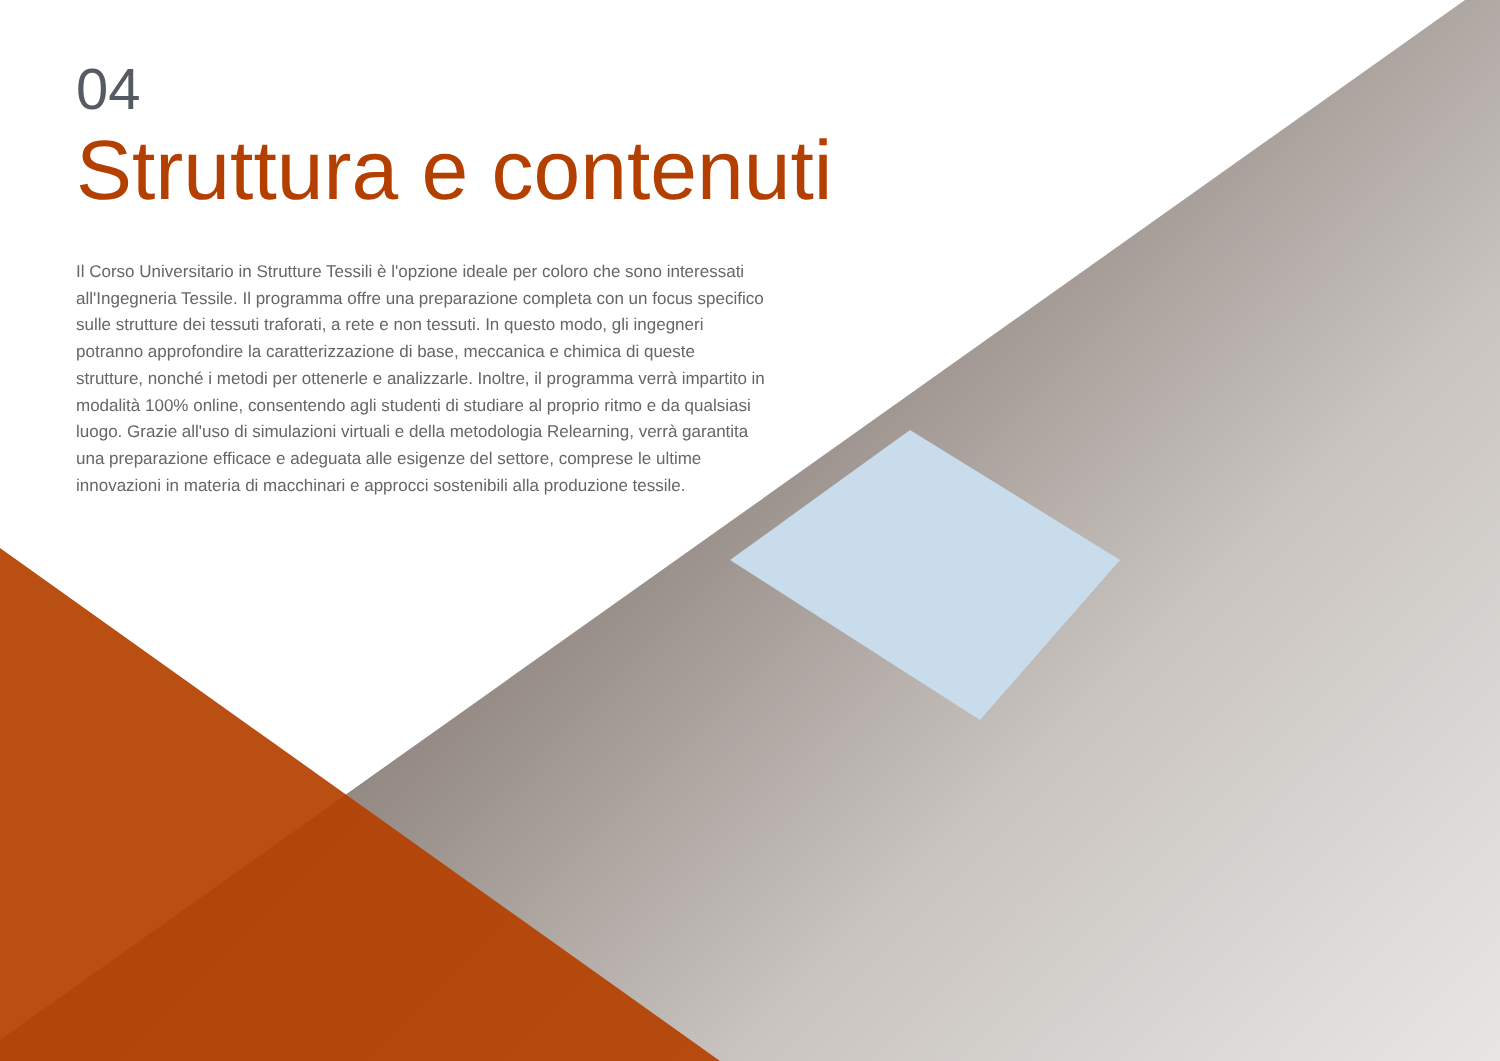04
Struttura e contenuti
Il Corso Universitario in Strutture Tessili è l'opzione ideale per coloro che sono interessati all'Ingegneria Tessile. Il programma offre una preparazione completa con un focus specifico sulle strutture dei tessuti traforati, a rete e non tessuti. In questo modo, gli ingegneri potranno approfondire la caratterizzazione di base, meccanica e chimica di queste strutture, nonché i metodi per ottenerle e analizzarle. Inoltre, il programma verrà impartito in modalità 100% online, consentendo agli studenti di studiare al proprio ritmo e da qualsiasi luogo. Grazie all'uso di simulazioni virtuali e della metodologia Relearning, verrà garantita una preparazione efficace e adeguata alle esigenze del settore, comprese le ultime innovazioni in materia di macchinari e approcci sostenibili alla produzione tessile.